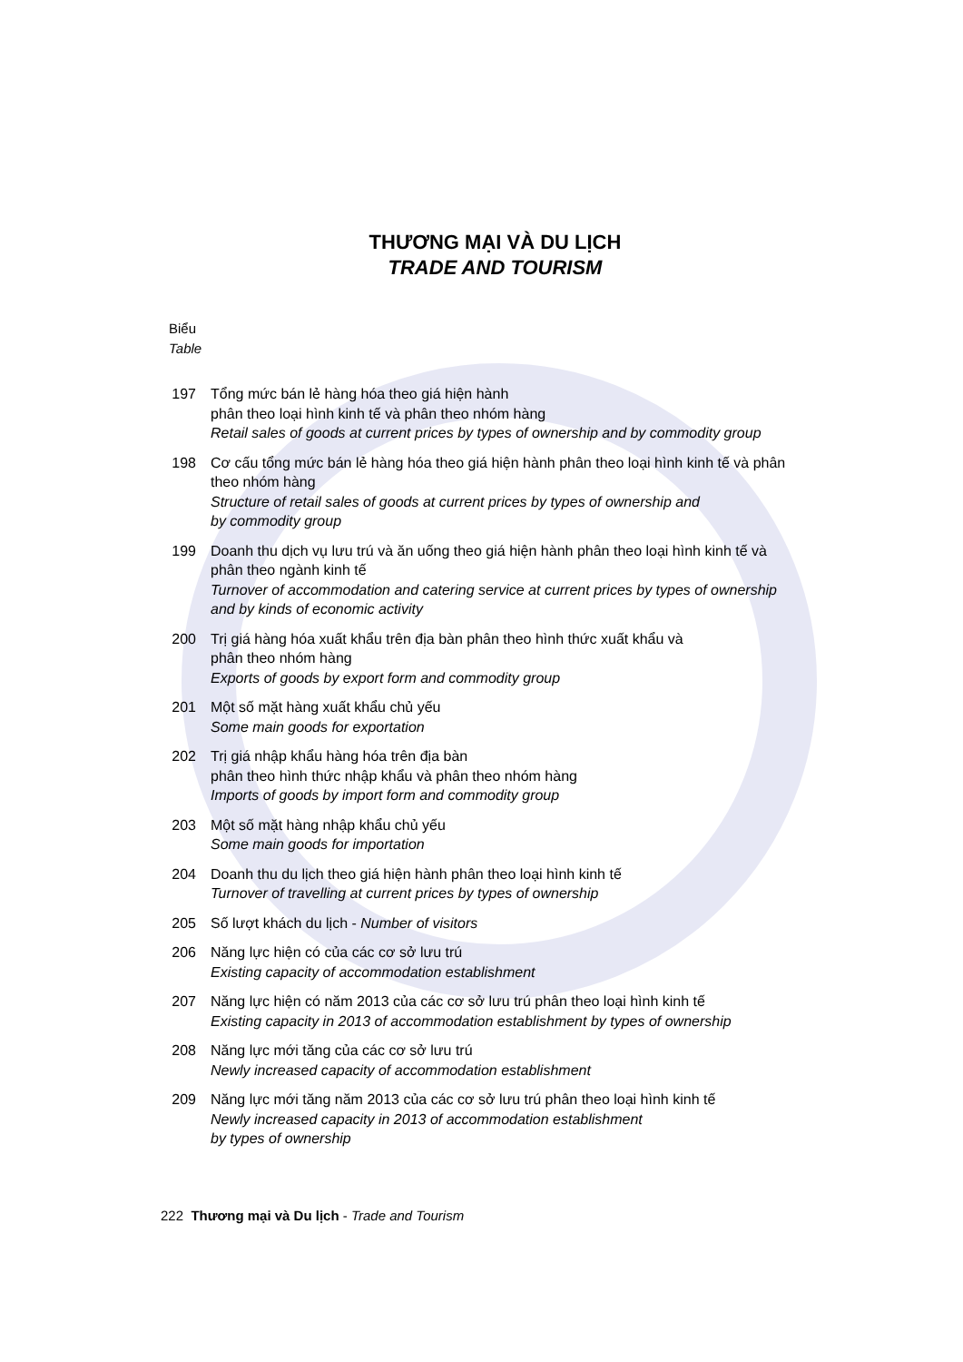THƯƠNG MẠI VÀ DU LỊCH
TRADE AND TOURISM
Biểu
Table
197 Tổng mức bán lẻ hàng hóa theo giá hiện hành
phân theo loại hình kinh tế và phân theo nhóm hàng
Retail sales of goods at current prices by types of ownership and by commodity group
198 Cơ cấu tổng mức bán lẻ hàng hóa theo giá hiện hành phân theo loại hình kinh tế và phân theo nhóm hàng
Structure of retail sales of goods at current prices by types of ownership and
by commodity group
199 Doanh thu dịch vụ lưu trú và ăn uống theo giá hiện hành phân theo loại hình kinh tế và phân theo ngành kinh tế
Turnover of accommodation and catering service at current prices by types of ownership and by kinds of economic activity
200 Trị giá hàng hóa xuất khẩu trên địa bàn phân theo hình thức xuất khẩu và
phân theo nhóm hàng
Exports of goods by export form and commodity group
201 Một số mặt hàng xuất khẩu chủ yếu
Some main goods for exportation
202 Trị giá nhập khẩu hàng hóa trên địa bàn
phân theo hình thức nhập khẩu và phân theo nhóm hàng
Imports of goods by import form and commodity group
203 Một số mặt hàng nhập khẩu chủ yếu
Some main goods for importation
204 Doanh thu du lịch theo giá hiện hành phân theo loại hình kinh tế
Turnover of travelling at current prices by types of ownership
205 Số lượt khách du lịch - Number of visitors
206 Năng lực hiện có của các cơ sở lưu trú
Existing capacity of accommodation establishment
207 Năng lực hiện có năm 2013 của các cơ sở lưu trú phân theo loại hình kinh tế
Existing capacity in 2013 of accommodation establishment by types of ownership
208 Năng lực mới tăng của các cơ sở lưu trú
Newly increased capacity of accommodation establishment
209 Năng lực mới tăng năm 2013 của các cơ sở lưu trú phân theo loại hình kinh tế
Newly increased capacity in 2013 of accommodation establishment
by types of ownership
222 Thương mại và Du lịch - Trade and Tourism